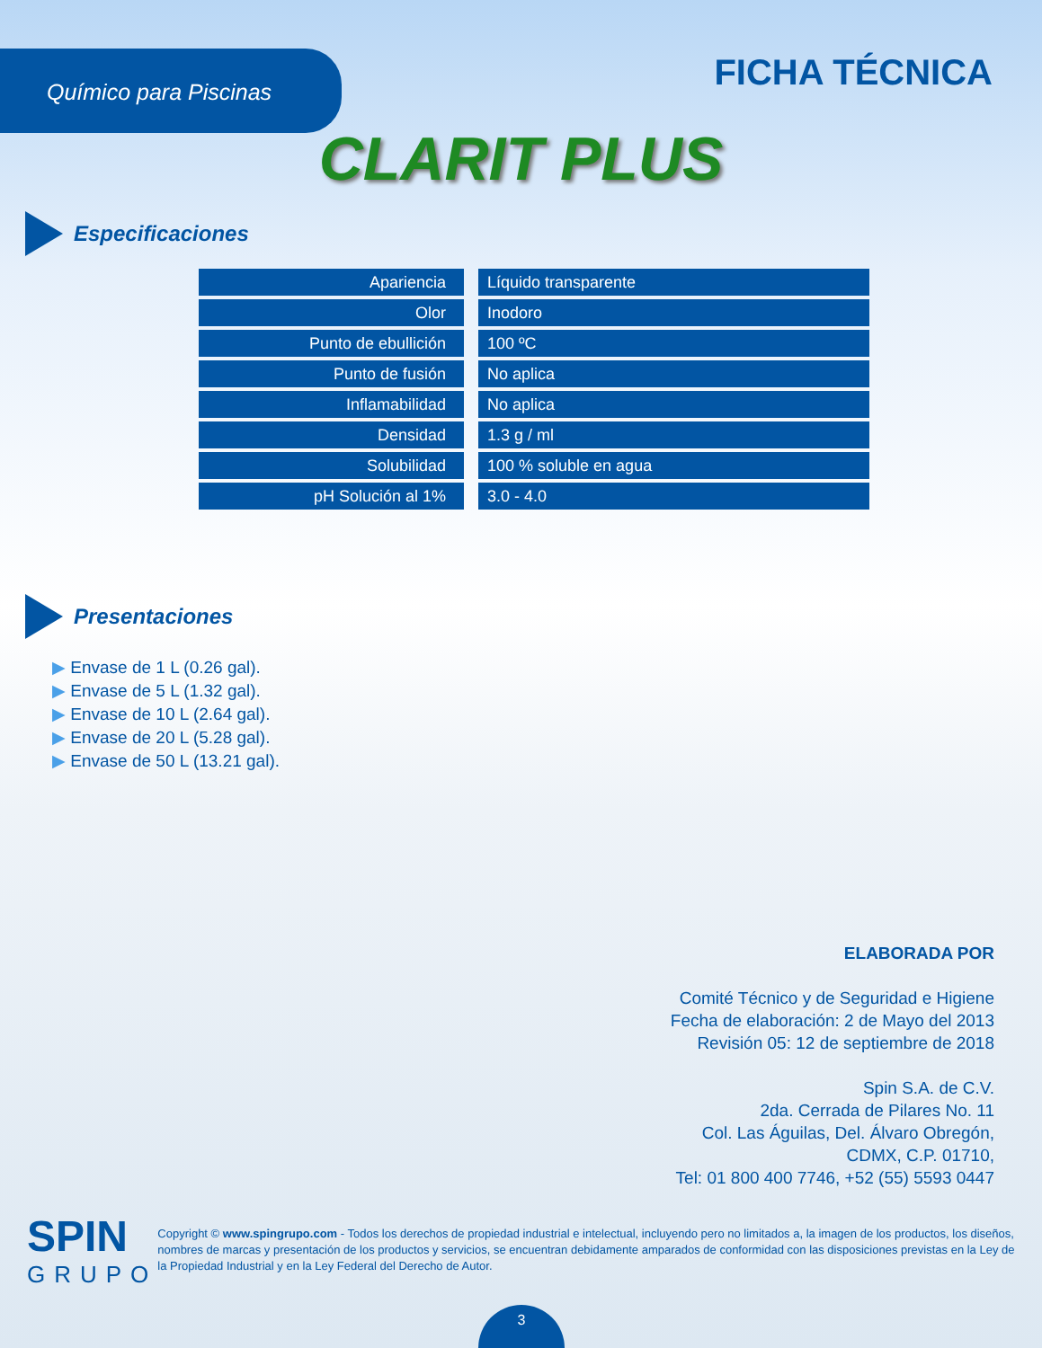Químico para Piscinas
FICHA TÉCNICA
CLARIT PLUS
Especificaciones
| Apariencia | Líquido transparente |
| Olor | Inodoro |
| Punto de ebullición | 100 ºC |
| Punto de fusión | No aplica |
| Inflamabilidad | No aplica |
| Densidad | 1.3 g / ml |
| Solubilidad | 100 % soluble en agua |
| pH Solución al 1% | 3.0 - 4.0 |
Presentaciones
▶ Envase de 1 L (0.26 gal).
▶ Envase de 5 L (1.32 gal).
▶ Envase de 10 L (2.64 gal).
▶ Envase de 20 L (5.28 gal).
▶ Envase de 50 L (13.21 gal).
ELABORADA POR
Comité Técnico y de Seguridad e Higiene
Fecha de elaboración: 2 de Mayo del 2013
Revisión 05: 12 de septiembre de 2018
Spin S.A. de C.V.
2da. Cerrada de Pilares No. 11
Col. Las Águilas, Del. Álvaro Obregón,
CDMX, C.P. 01710,
Tel: 01 800 400 7746, +52 (55) 5593 0447
SPIN
GRUPO
Copyright © www.spingrupo.com - Todos los derechos de propiedad industrial e intelectual, incluyendo pero no limitados a, la imagen de los productos, los diseños, nombres de marcas y presentación de los productos y servicios, se encuentran debidamente amparados de conformidad con las disposiciones previstas en la Ley de la Propiedad Industrial y en la Ley Federal del Derecho de Autor.
3